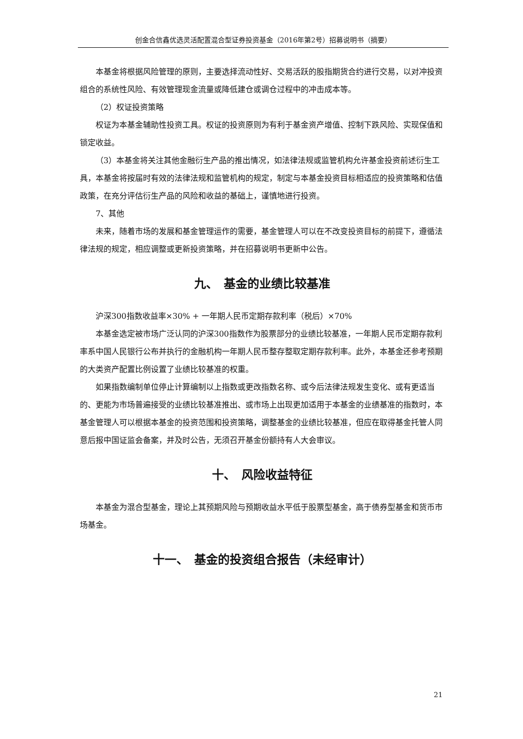创金合信鑫优选灵活配置混合型证券投资基金（2016年第2号）招募说明书（摘要）
本基金将根据风险管理的原则，主要选择流动性好、交易活跃的股指期货合约进行交易，以对冲投资组合的系统性风险、有效管理现金流量或降低建仓或调仓过程中的冲击成本等。
（2）权证投资策略
权证为本基金辅助性投资工具。权证的投资原则为有利于基金资产增值、控制下跌风险、实现保值和锁定收益。
（3）本基金将关注其他金融衍生产品的推出情况，如法律法规或监管机构允许基金投资前述衍生工具，本基金将按届时有效的法律法规和监管机构的规定，制定与本基金投资目标相适应的投资策略和估值政策，在充分评估衍生产品的风险和收益的基础上，谨慎地进行投资。
7、其他
未来，随着市场的发展和基金管理运作的需要，基金管理人可以在不改变投资目标的前提下，遵循法律法规的规定，相应调整或更新投资策略，并在招募说明书更新中公告。
九、　基金的业绩比较基准
沪深300指数收益率×30% + 一年期人民币定期存款利率（税后）×70%
本基金选定被市场广泛认同的沪深300指数作为股票部分的业绩比较基准，一年期人民币定期存款利率系中国人民银行公布并执行的金融机构一年期人民币整存整取定期存款利率。此外，本基金还参考预期的大类资产配置比例设置了业绩比较基准的权重。
如果指数编制单位停止计算编制以上指数或更改指数名称、或今后法律法规发生变化、或有更适当的、更能为市场普遍接受的业绩比较基准推出、或市场上出现更加适用于本基金的业绩基准的指数时，本基金管理人可以根据本基金的投资范围和投资策略，调整基金的业绩比较基准，但应在取得基金托管人同意后报中国证监会备案，并及时公告，无须召开基金份额持有人大会审议。
十、　风险收益特征
本基金为混合型基金，理论上其预期风险与预期收益水平低于股票型基金，高于债券型基金和货币市场基金。
十一、　基金的投资组合报告（未经审计）
21